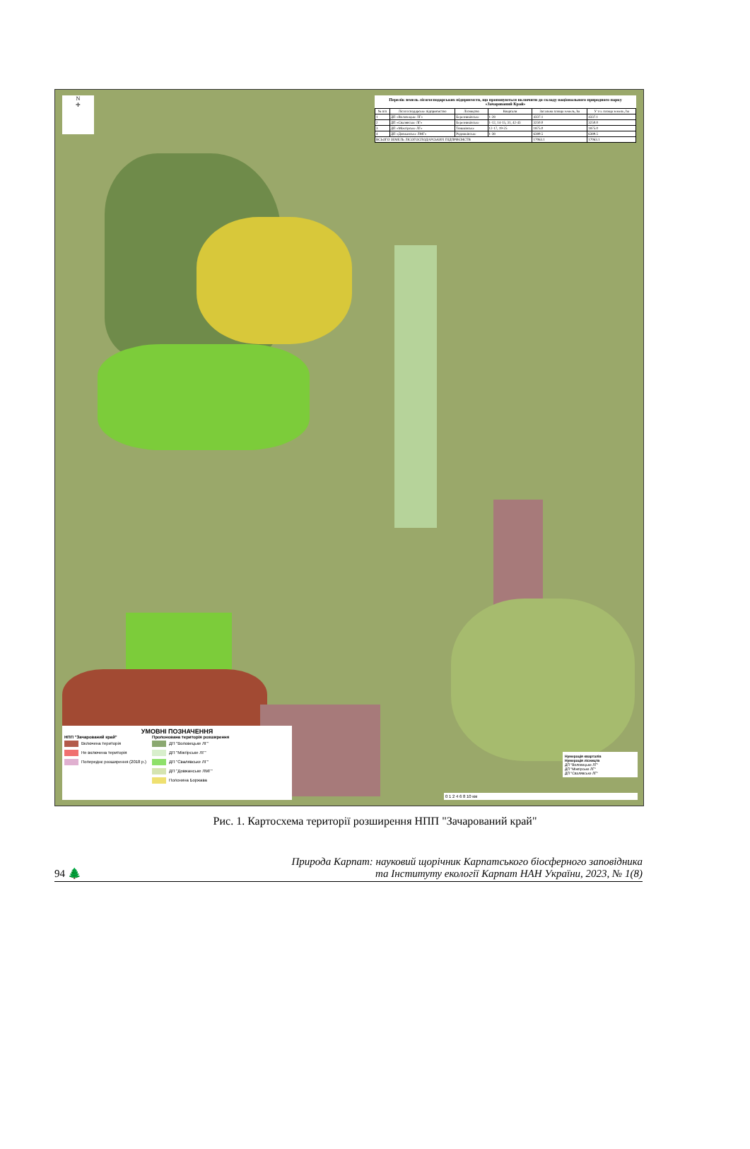N
✛
Перелік земель лісогосподарських підприємств, що пропонуються включити до складу національного природного парку «Зачарований Край»
| № п/п | Лісогосподарське підприємство | Лісництво | Квартали | Загальна площа земель, ha | У т.ч. площа земель, ha |
| --- | --- | --- | --- | --- | --- |
| 1 | ДП «Воловецьке ЛГ» | Березниківське | 1-28 | 4337.1 | 4337.1 |
| 2 | ДП «Свалявське ЛГ» | Березниківське | 1-12, 14-15, 31, 42-43 | 3250.0 | 3250.0 |
| 3 | ДП «Міжгірське ЛГ» | Тюшківське | 12-17, 19-25 | 1875.0 | 1875.0 |
| 4 | ДП «Довжанське ЛМГ» | Родниківське | 1-38 | 6389.5 | 6389.5 |
| ВСЬОГО ЗЕМЕЛЬ ЛІСОГОСПОДАРСЬКИХ ПІДПРИЄМСТВ | | | | 17063.1 | 17063.1 |
Нумерація кварталів
Нумерація лісництв
ДП "Воловецьке ЛГ"
ДП "Міжгірське ЛГ"
ДП "Свалявське ЛГ"
УМОВНІ ПОЗНАЧЕННЯ
НПП "Зачарований край"
Включена територія
Не включена територія
Попереднє розширення (2018 р.)
Пропонована територія розширення
ДП "Воловецьке ЛГ"
ДП "Міжгірське ЛГ"
ДП "Свалявське ЛГ"
ДП "Довжанське ЛМГ"
Полонина Боржава
0 1 2 4 6 8 10 км
Рис. 1. Картосхема території розширення НПП "Зачарований край"
94 🌲
Природа Карпат: науковий щорічник Карпатського біосферного заповідника
та Інституту екології Карпат НАН України, 2023, № 1(8)